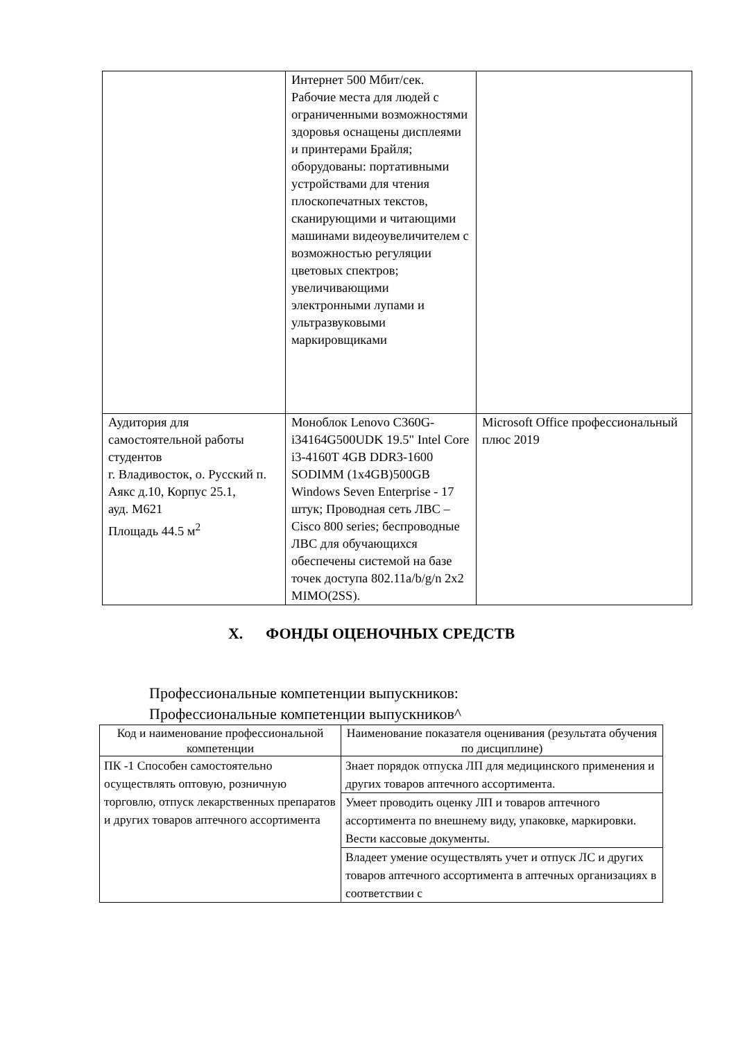| | Интернет 500 Мбит/сек. Рабочие места для людей с ограниченными возможностями здоровья оснащены дисплеями и принтерами Брайля; оборудованы: портативными устройствами для чтения плоскопечатных текстов, сканирующими и читающими машинами видеоувеличителем с возможностью регуляции цветовых спектров; увеличивающими электронными лупами и ультразвуковыми маркировщиками | |
| Аудитория для самостоятельной работы студентов г. Владивосток, о. Русский п. Аякс д.10, Корпус 25.1, ауд. М621 Площадь 44.5 м<sup>2</sup> | Моноблок Lenovo C360G-i34164G500UDK 19.5" Intel Core i3-4160T 4GB DDR3-1600 SODIMM (1x4GB)500GB Windows Seven Enterprise - 17 штук; Проводная сеть ЛВС – Cisco 800 series; беспроводные ЛВС для обучающихся обеспечены системой на базе точек доступа 802.11a/b/g/n 2x2 MIMO(2SS). | Microsoft Office профессиональный плюс 2019 |
X. ФОНДЫ ОЦЕНОЧНЫХ СРЕДСТВ
Профессиональные компетенции выпускников:
Профессиональные компетенции выпускников^
| Код и наименование профессиональной компетенции | Наименование показателя оценивания (результата обучения по дисциплине) |
| --- | --- |
| ПК -1 Способен самостоятельно осуществлять оптовую, розничную торговлю, отпуск лекарственных препаратов и других товаров аптечного ассортимента | Знает порядок отпуска ЛП для медицинского применения и других товаров аптечного ассортимента. |
| | Умеет проводить оценку ЛП и товаров аптечного ассортимента по внешнему виду, упаковке, маркировки. Вести кассовые документы. |
| | Владеет умение осуществлять учет и отпуск ЛС и других товаров аптечного ассортимента в аптечных организациях в соответствии с |